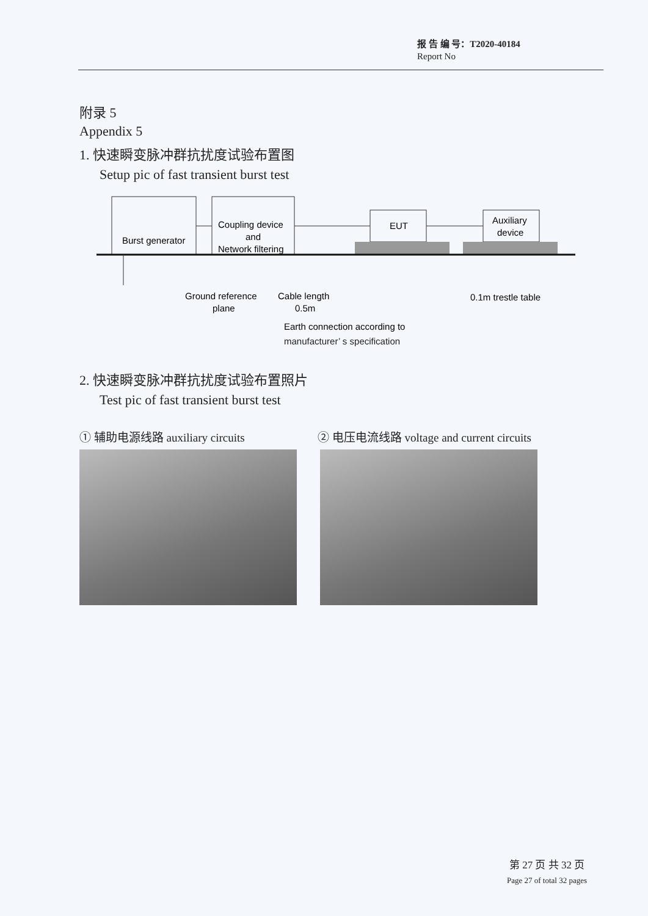报 告 编 号：T2020-40184
Report No
附录 5
Appendix 5
1. 快速瞬变脉冲群抗扰度试验布置图
Setup pic of fast transient burst test
Burst generator
Coupling device
and
Network filtering
EUT
Auxiliary
device
Ground reference
plane
Cable length
0.5m
0.1m trestle table
Earth connection according to
manufacturer’ s specification
2. 快速瞬变脉冲群抗扰度试验布置照片
Test pic of fast transient burst test
① 辅助电源线路 auxiliary circuits ② 电压电流线路 voltage and current circuits
第 27 页 共 32 页
Page 27 of total 32 pages